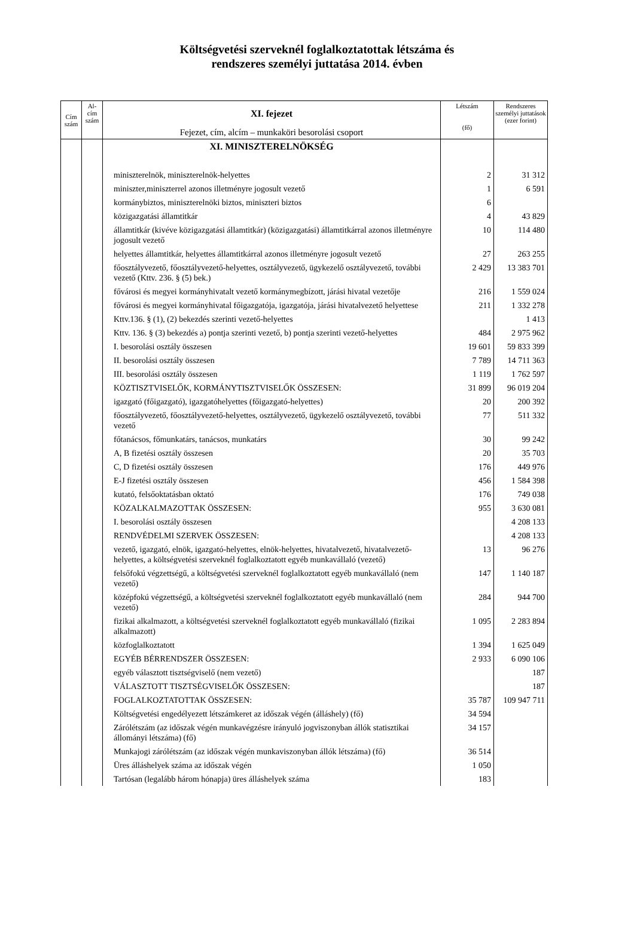Költségvetési szerveknél foglalkoztatottak létszáma és
rendszeres személyi juttatása 2014. évben
| Cím szám | Al- cím szám | XI. fejezet Fejezet, cím, alcím – munkaköri besorolási csoport | Létszám (fő) | Rendszeres személyi juttatások (ezer forint) |
| --- | --- | --- | --- | --- |
| | | XI. MINISZTERELNÖKSÉG | | |
| | | miniszterelnök, miniszterelnök-helyettes | 2 | 31 312 |
| | | miniszter,miniszterrel azonos illetményre jogosult vezető | 1 | 6 591 |
| | | kormánybiztos, miniszterelnöki biztos, miniszteri biztos | 6 | |
| | | közigazgatási államtitkár | 4 | 43 829 |
| | | államtitkár (kivéve közigazgatási államtitkár) (közigazgatási) államtitkárral azonos illetményre jogosult vezető | 10 | 114 480 |
| | | helyettes államtitkár, helyettes államtitkárral azonos illetményre jogosult vezető | 27 | 263 255 |
| | | főosztályvezető, főosztályvezető-helyettes, osztályvezető, ügykezelő osztályvezető, további vezető (Kttv. 236. § (5) bek.) | 2 429 | 13 383 701 |
| | | fővárosi és megyei kormányhivatalt vezető kormánymegbízott, járási hivatal vezetője | 216 | 1 559 024 |
| | | fővárosi és megyei kormányhivatal főigazgatója, igazgatója, járási hivatalvezető helyettese | 211 | 1 332 278 |
| | | Kttv.136. § (1), (2) bekezdés szerinti vezető-helyettes | | 1 413 |
| | | Kttv. 136. § (3) bekezdés a) pontja szerinti vezető, b) pontja szerinti vezető-helyettes | 484 | 2 975 962 |
| | | I. besorolási osztály összesen | 19 601 | 59 833 399 |
| | | II. besorolási osztály összesen | 7 789 | 14 711 363 |
| | | III. besorolási osztály összesen | 1 119 | 1 762 597 |
| | | KÖZTISZTVISELŐK, KORMÁNYTISZTVISELŐK ÖSSZESEN: | 31 899 | 96 019 204 |
| | | igazgató (főigazgató), igazgatóhelyettes (főigazgató-helyettes) | 20 | 200 392 |
| | | főosztályvezető, főosztályvezető-helyettes, osztályvezető, ügykezelő osztályvezető, további vezető | 77 | 511 332 |
| | | főtanácsos, főmunkatárs, tanácsos, munkatárs | 30 | 99 242 |
| | | A, B fizetési osztály összesen | 20 | 35 703 |
| | | C, D fizetési osztály összesen | 176 | 449 976 |
| | | E-J fizetési osztály összesen | 456 | 1 584 398 |
| | | kutató, felsőoktatásban oktató | 176 | 749 038 |
| | | KÖZALKALMAZOTTAK ÖSSZESEN: | 955 | 3 630 081 |
| | | I. besorolási osztály összesen | | 4 208 133 |
| | | RENDVÉDELMI SZERVEK ÖSSZESEN: | | 4 208 133 |
| | | vezető, igazgató, elnök, igazgató-helyettes, elnök-helyettes, hivatalvezető, hivatalvezető-helyettes, a költségvetési szerveknél foglalkoztatott egyéb munkavállaló (vezető) | 13 | 96 276 |
| | | felsőfokú végzettségű, a költségvetési szerveknél foglalkoztatott egyéb munkavállaló (nem vezető) | 147 | 1 140 187 |
| | | középfokú végzettségű, a költségvetési szerveknél foglalkoztatott egyéb munkavállaló (nem vezető) | 284 | 944 700 |
| | | fizikai alkalmazott, a költségvetési szerveknél foglalkoztatott egyéb munkavállaló (fizikai alkalmazott) | 1 095 | 2 283 894 |
| | | közfoglalkoztatott | 1 394 | 1 625 049 |
| | | EGYÉB BÉRRENDSZER ÖSSZESEN: | 2 933 | 6 090 106 |
| | | egyéb választott tisztségviselő (nem vezető) | | 187 |
| | | VÁLASZTOTT TISZTSÉGVISELŐK ÖSSZESEN: | | 187 |
| | | FOGLALKOZTATOTTAK ÖSSZESEN: | 35 787 | 109 947 711 |
| | | Költségvetési engedélyezett létszámkeret az időszak végén (álláshely) (fő) | 34 594 | |
| | | Zárólétszám (az időszak végén munkavégzésre irányuló jogviszonyban állók statisztikai állományi létszáma) (fő) | 34 157 | |
| | | Munkajogi zárólétszám (az időszak végén munkaviszonyban állók létszáma) (fő) | 36 514 | |
| | | Üres álláshelyek száma az időszak végén | 1 050 | |
| | | Tartósan (legalább három hónapja) üres álláshelyek száma | 183 | |